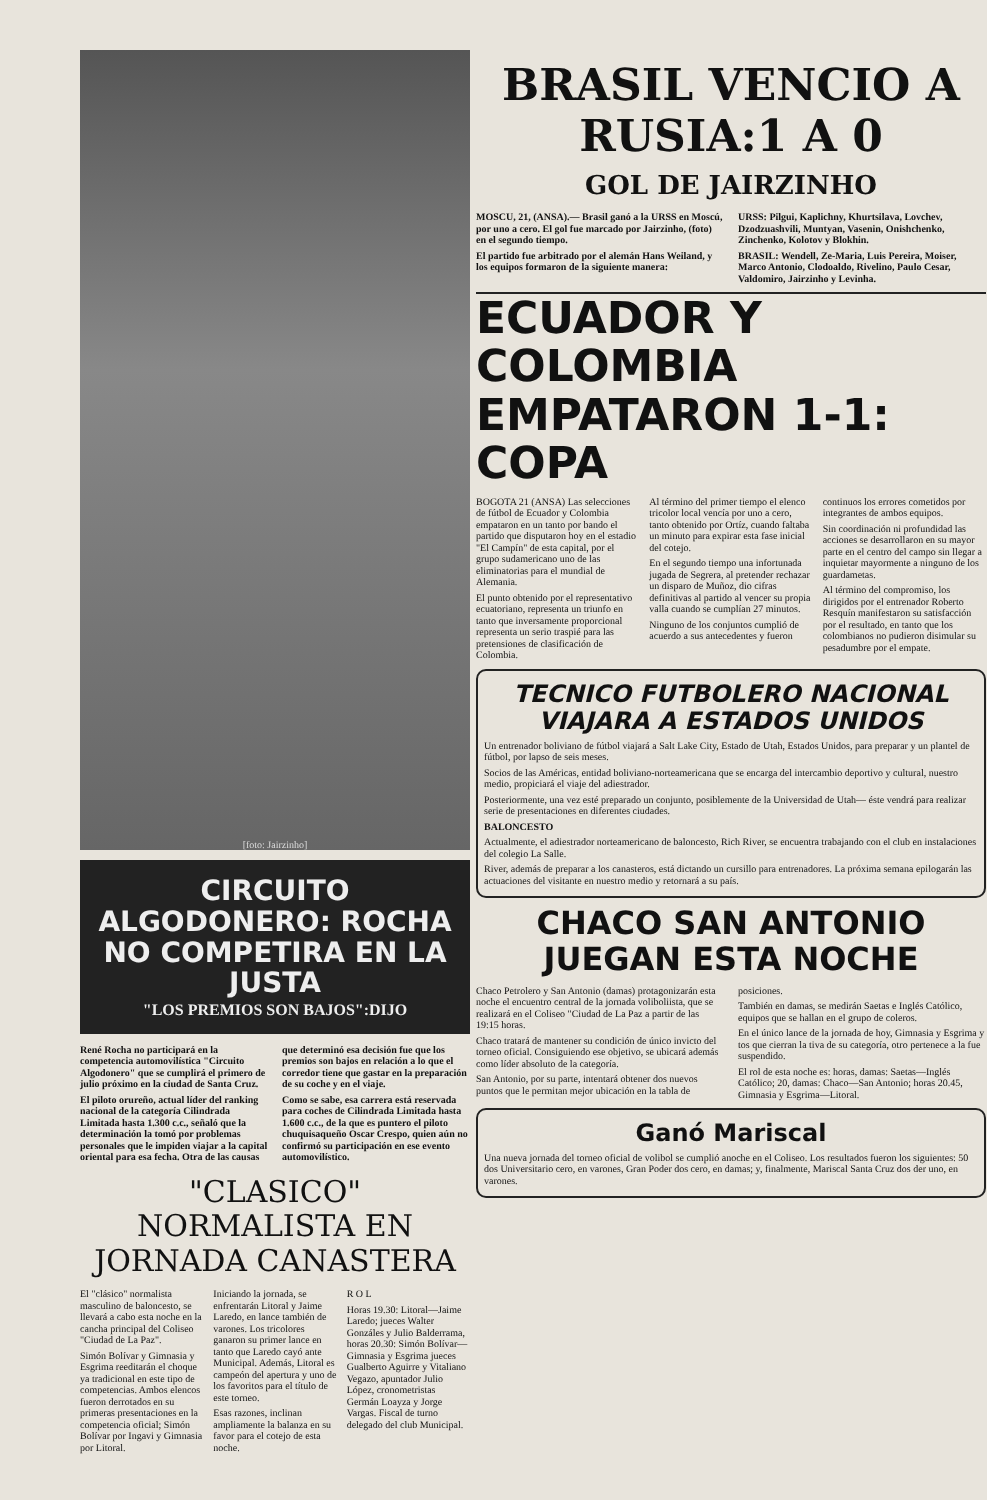[foto: Jairzinho]
CIRCUITO ALGODONERO: ROCHA NO COMPETIRA EN LA JUSTA
"LOS PREMIOS SON BAJOS":DIJO
René Rocha no participará en la competencia automovilística "Circuito Algodonero" que se cumplirá el primero de julio próximo en la ciudad de Santa Cruz.
El piloto orureño, actual líder del ranking nacional de la categoría Cilindrada Limitada hasta 1.300 c.c., señaló que la determinación la tomó por problemas personales que le impiden viajar a la capital oriental para esa fecha. Otra de las causas que determinó esa decisión fue que los premios son bajos en relación a lo que el corredor tiene que gastar en la preparación de su coche y en el viaje.
Como se sabe, esa carrera está reservada para coches de Cilindrada Limitada hasta 1.600 c.c., de la que es puntero el piloto chuquisaqueño Oscar Crespo, quien aún no confirmó su participación en ese evento automovilístico.
"CLASICO" NORMALISTA EN JORNADA CANASTERA
El "clásico" normalista masculino de baloncesto, se llevará a cabo esta noche en la cancha principal del Coliseo "Ciudad de La Paz".
Simón Bolívar y Gimnasia y Esgrima reeditarán el choque ya tradicional en este tipo de competencias. Ambos elencos fueron derrotados en su primeras presentaciones en la competencia oficial; Simón Bolívar por Ingavi y Gimnasia por Litoral.
Iniciando la jornada, se enfrentarán Litoral y Jaime Laredo, en lance también de varones. Los tricolores ganaron su primer lance en tanto que Laredo cayó ante Municipal. Además, Litoral es campeón del apertura y uno de los favoritos para el título de este torneo.
Esas razones, inclinan ampliamente la balanza en su favor para el cotejo de esta noche.
R O L
Horas 19.30: Litoral—Jaime Laredo; jueces Walter Gonzáles y Julio Balderrama, horas 20.30: Simón Bolívar—Gimnasia y Esgrima jueces Gualberto Aguirre y Vitaliano Vegazo, apuntador Julio López, cronometristas Germán Loayza y Jorge Vargas. Fiscal de turno delegado del club Municipal.
BRASIL VENCIO A RUSIA:1 A 0
GOL DE JAIRZINHO
MOSCU, 21, (ANSA).— Brasil ganó a la URSS en Moscú, por uno a cero. El gol fue marcado por Jairzinho, (foto) en el segundo tiempo.
El partido fue arbitrado por el alemán Hans Weiland, y los equipos formaron de la siguiente manera:
URSS: Pilgui, Kaplichny, Khurtsilava, Lovchev, Dzodzuashvili, Muntyan, Vasenin, Onishchenko, Zinchenko, Kolotov y Blokhin.
BRASIL: Wendell, Ze-Maria, Luis Pereira, Moiser, Marco Antonio, Clodoaldo, Rivelino, Paulo Cesar, Valdomiro, Jairzinho y Levinha.
ECUADOR Y COLOMBIA EMPATARON 1-1: COPA
BOGOTA 21 (ANSA) Las selecciones de fútbol de Ecuador y Colombia empataron en un tanto por bando el partido que disputaron hoy en el estadio "El Campín" de esta capital, por el grupo sudamericano uno de las eliminatorias para el mundial de Alemania.
El punto obtenido por el representativo ecuatoriano, representa un triunfo en tanto que inversamente proporcional representa un serio traspié para las pretensiones de clasificación de Colombia.
Al término del primer tiempo el elenco tricolor local vencía por uno a cero, tanto obtenido por Ortíz, cuando faltaba un minuto para expirar esta fase inicial del cotejo.
En el segundo tiempo una infortunada jugada de Segrera, al pretender rechazar un disparo de Muñoz, dio cifras definitivas al partido al vencer su propia valla cuando se cumplían 27 minutos.
Ninguno de los conjuntos cumplió de acuerdo a sus antecedentes y fueron continuos los errores cometidos por integrantes de ambos equipos.
Sin coordinación ni profundidad las acciones se desarrollaron en su mayor parte en el centro del campo sin llegar a inquietar mayormente a ninguno de los guardametas.
Al término del compromiso, los dirigidos por el entrenador Roberto Resquín manifestaron su satisfacción por el resultado, en tanto que los colombianos no pudieron disimular su pesadumbre por el empate.
TECNICO FUTBOLERO NACIONAL VIAJARA A ESTADOS UNIDOS
Un entrenador boliviano de fútbol viajará a Salt Lake City, Estado de Utah, Estados Unidos, para preparar y un plantel de fútbol, por lapso de seis meses.
Socios de las Américas, entidad boliviano-norteamericana que se encarga del intercambio deportivo y cultural, nuestro medio, propiciará el viaje del adiestrador.
Posteriormente, una vez esté preparado un conjunto, posiblemente de la Universidad de Utah— éste vendrá para realizar serie de presentaciones en diferentes ciudades.
BALONCESTO
Actualmente, el adiestrador norteamericano de baloncesto, Rich River, se encuentra trabajando con el club en instalaciones del colegio La Salle.
River, además de preparar a los canasteros, está dictando un cursillo para entrenadores. La próxima semana epilogarán las actuaciones del visitante en nuestro medio y retornará a su país.
CHACO SAN ANTONIO JUEGAN ESTA NOCHE
Chaco Petrolero y San Antonio (damas) protagonizarán esta noche el encuentro central de la jornada voliboliista, que se realizará en el Coliseo "Ciudad de La Paz a partir de las 19:15 horas.
Chaco tratará de mantener su condición de único invicto del torneo oficial. Consiguiendo ese objetivo, se ubicará además como líder absoluto de la categoría.
San Antonio, por su parte, intentará obtener dos nuevos puntos que le permitan mejor ubicación en la tabla de posiciones.
También en damas, se medirán Saetas e Inglés Católico, equipos que se hallan en el grupo de coleros.
En el único lance de la jornada de hoy, Gimnasia y Esgrima y tos que cierran la tiva de su categoría, otro pertenece a la fue suspendido.
El rol de esta noche es: horas, damas: Saetas—Inglés Católico; 20, damas: Chaco—San Antonio; horas 20.45, Gimnasia y Esgrima—Litoral.
Ganó Mariscal
Una nueva jornada del torneo oficial de volibol se cumplió anoche en el Coliseo. Los resultados fueron los siguientes: 50 dos Universitario cero, en varones, Gran Poder dos cero, en damas; y, finalmente, Mariscal Santa Cruz dos der uno, en varones.